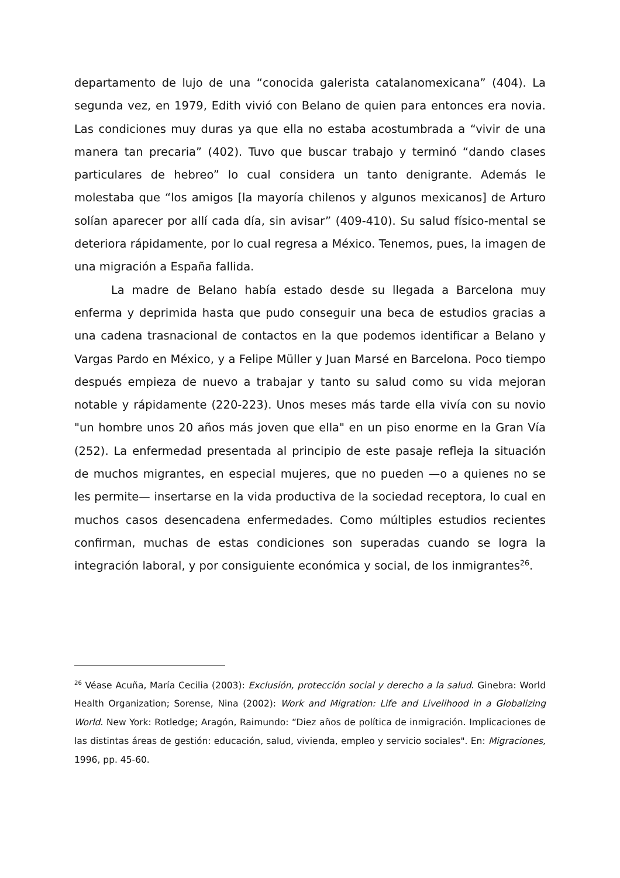departamento de lujo de una “conocida galerista catalanomexicana” (404). La segunda vez, en 1979, Edith vivió con Belano de quien para entonces era novia. Las condiciones muy duras ya que ella no estaba acostumbrada a “vivir de una manera tan precaria” (402). Tuvo que buscar trabajo y terminó “dando clases particulares de hebreo” lo cual considera un tanto denigrante. Además le molestaba que “los amigos [la mayoría chilenos y algunos mexicanos] de Arturo solían aparecer por allí cada día, sin avisar” (409-410). Su salud físico-mental se deteriora rápidamente, por lo cual regresa a México. Tenemos, pues, la imagen de una migración a España fallida.
La madre de Belano había estado desde su llegada a Barcelona muy enferma y deprimida hasta que pudo conseguir una beca de estudios gracias a una cadena trasnacional de contactos en la que podemos identificar a Belano y Vargas Pardo en México, y a Felipe Müller y Juan Marsé en Barcelona. Poco tiempo después empieza de nuevo a trabajar y tanto su salud como su vida mejoran notable y rápidamente (220-223). Unos meses más tarde ella vivía con su novio "un hombre unos 20 años más joven que ella" en un piso enorme en la Gran Vía (252). La enfermedad presentada al principio de este pasaje refleja la situación de muchos migrantes, en especial mujeres, que no pueden —o a quienes no se les permite— insertarse en la vida productiva de la sociedad receptora, lo cual en muchos casos desencadena enfermedades. Como múltiples estudios recientes confirman, muchas de estas condiciones son superadas cuando se logra la integración laboral, y por consiguiente económica y social, de los inmigrantes<sup>26</sup>.
<sup>26</sup> Véase Acuña, María Cecilia (2003): Exclusión, protección social y derecho a la salud. Ginebra: World Health Organization; Sorense, Nina (2002): Work and Migration: Life and Livelihood in a Globalizing World. New York: Rotledge; Aragón, Raimundo: “Diez años de política de inmigración. Implicaciones de las distintas áreas de gestión: educación, salud, vivienda, empleo y servicio sociales". En: Migraciones, 1996, pp. 45-60.